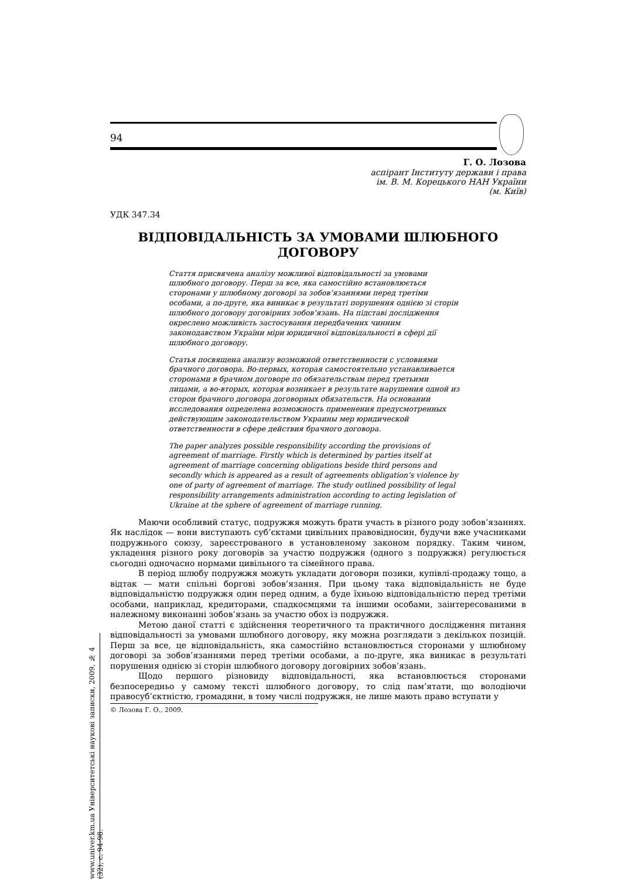94
Г. О. Лозова
аспірант Інституту держави і права
ім. В. М. Корецького НАН України
(м. Київ)
УДК 347.34
ВІДПОВІДАЛЬНІСТЬ ЗА УМОВАМИ ШЛЮБНОГО
ДОГОВОРУ
Стаття присвячена аналізу можливої відповідальності за умовами шлюбного договору. Перш за все, яка самостійно встановлюється сторонами у шлюбному договорі за зобов’язаннями перед третіми особами, а по-друге, яка виникає в результаті порушення однією зі сторін шлюбного договору договірних зобов’язань. На підставі дослідження окреслено можливість застосування передбачених чинним законодавством України міри юридичної відповідальності в сфері дії шлюбного договору.
Статья посвящена анализу возможной ответственности с условиями брачного договора. Во-первых, которая самостоятельно устанавливается сторонами в брачном договоре по обязательствам перед третьими лицами, а во-вторых, которая возникает в результате нарушения одной из сторон брачного договора договорных обязательств. На основании исследования определена возможность применения предусмотренных действующим законодательством Украины мер юридической ответственности в сфере действия брачного договора.
The paper analyzes possible responsibility according the provisions of agreement of marriage. Firstly which is determined by parties itself at agreement of marriage concerning obligations beside third persons and secondly which is appeared as a result of agreements obligation’s violence by one of party of agreement of marriage. The study outlined possibility of legal responsibility arrangements administration according to acting legislation of Ukraine at the sphere of agreement of marriage running.
Маючи особливий статус, подружжя можуть брати участь в різного роду зобов’язаннях. Як наслідок — вони виступають суб’єктами цивільних правовідносин, будучи вже учасниками подружнього союзу, зареєстрованого в установленому законом порядку. Таким чином, укладення різного року договорів за участю подружжя (одного з подружжя) регулюється сьогодні одночасно нормами цивільного та сімейного права.
В період шлюбу подружжя можуть укладати договори позики, купівлі-продажу тощо, а відтак — мати спільні боргові зобов’язання. При цьому така відповідальність не буде відповідальністю подружжя один перед одним, а буде їхньою відповідальністю перед третіми особами, наприклад, кредиторами, спадкоємцями та іншими особами, заінтересованими в належному виконанні зобов’язань за участю обох із подружжя.
Метою даної статті є здійснення теоретичного та практичного дослідження питання відповідальності за умовами шлюбного договору, яку можна розглядати з декількох позицій. Перш за все, це відповідальність, яка самостійно встановлюється сторонами у шлюбному договорі за зобов’язаннями перед третіми особами, а по-друге, яка виникає в результаті порушення однією зі сторін шлюбного договору договірних зобов’язань.
Щодо першого різновиду відповідальності, яка встановлюється сторонами безпосередньо у самому тексті шлюбного договору, то слід пам’ятати, що володіючи правосуб’єктністю, громадяни, в тому числі подружжя, не лише мають право вступати у
© Лозова Г. О., 2009.
www.univer.km.ua Університетські наукові записки, 2009, № 4 (32), с. 94-98.